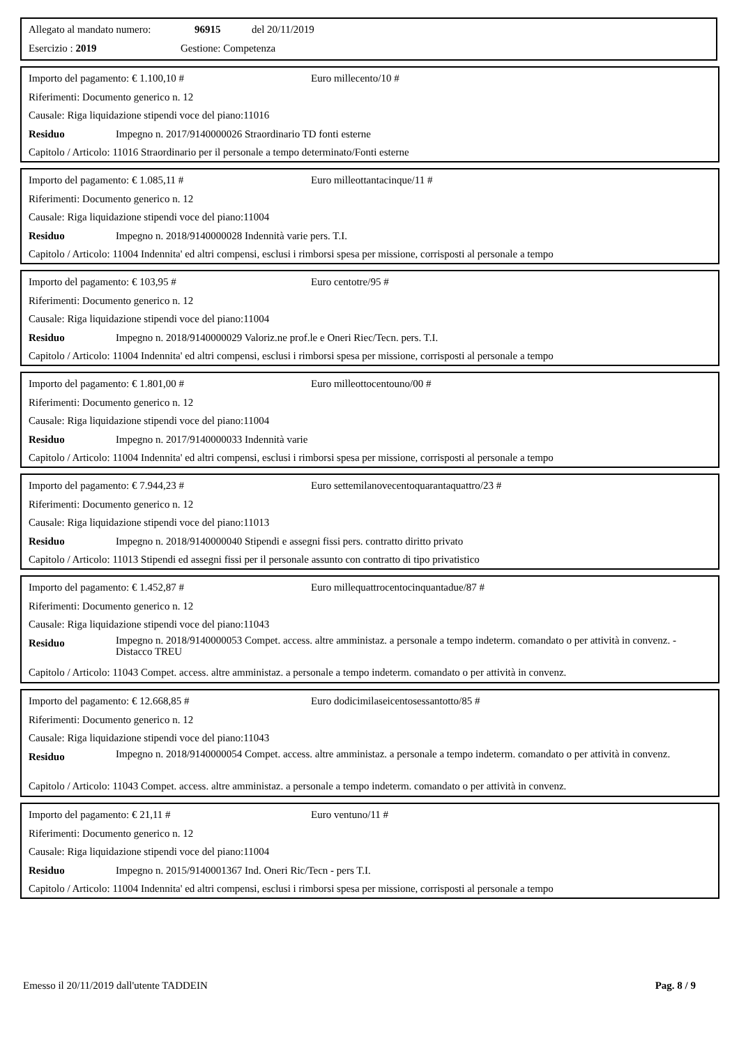Allegato al mandato numero: 96915 del 20/11/2019
Esercizio : 2019 Gestione: Competenza
Importo del pagamento: € 1.100,10 # Euro millecento/10 #
Riferimenti: Documento generico n. 12
Causale: Riga liquidazione stipendi voce del piano:11016
Residuo Impegno n. 2017/9140000026 Straordinario TD fonti esterne
Capitolo / Articolo: 11016 Straordinario per il personale a tempo determinato/Fonti esterne
Importo del pagamento: € 1.085,11 # Euro milleottantacinque/11 #
Riferimenti: Documento generico n. 12
Causale: Riga liquidazione stipendi voce del piano:11004
Residuo Impegno n. 2018/9140000028 Indennità varie pers. T.I.
Capitolo / Articolo: 11004 Indennita' ed altri compensi, esclusi i rimborsi spesa per missione, corrisposti al personale a tempo
Importo del pagamento: € 103,95 # Euro centotre/95 #
Riferimenti: Documento generico n. 12
Causale: Riga liquidazione stipendi voce del piano:11004
Residuo Impegno n. 2018/9140000029 Valoriz.ne prof.le e Oneri Riec/Tecn. pers. T.I.
Capitolo / Articolo: 11004 Indennita' ed altri compensi, esclusi i rimborsi spesa per missione, corrisposti al personale a tempo
Importo del pagamento: € 1.801,00 # Euro milleottocentouno/00 #
Riferimenti: Documento generico n. 12
Causale: Riga liquidazione stipendi voce del piano:11004
Residuo Impegno n. 2017/9140000033 Indennità varie
Capitolo / Articolo: 11004 Indennita' ed altri compensi, esclusi i rimborsi spesa per missione, corrisposti al personale a tempo
Importo del pagamento: € 7.944,23 # Euro settemilanovecentoquarantaquattro/23 #
Riferimenti: Documento generico n. 12
Causale: Riga liquidazione stipendi voce del piano:11013
Residuo Impegno n. 2018/9140000040 Stipendi e assegni fissi pers. contratto diritto privato
Capitolo / Articolo: 11013 Stipendi ed assegni fissi per il personale assunto con contratto di tipo privatistico
Importo del pagamento: € 1.452,87 # Euro millequattrocentocinquantadue/87 #
Riferimenti: Documento generico n. 12
Causale: Riga liquidazione stipendi voce del piano:11043
Residuo Impegno n. 2018/9140000053 Compet. access. altre amministaz. a personale a tempo indeterm. comandato o per attività in convenz. - Distacco TREU
Capitolo / Articolo: 11043 Compet. access. altre amministaz. a personale a tempo indeterm. comandato o per attività in convenz.
Importo del pagamento: € 12.668,85 # Euro dodicimilaseicentosessantotto/85 #
Riferimenti: Documento generico n. 12
Causale: Riga liquidazione stipendi voce del piano:11043
Residuo Impegno n. 2018/9140000054 Compet. access. altre amministaz. a personale a tempo indeterm. comandato o per attività in convenz.
Capitolo / Articolo: 11043 Compet. access. altre amministaz. a personale a tempo indeterm. comandato o per attività in convenz.
Importo del pagamento: € 21,11 # Euro ventuno/11 #
Riferimenti: Documento generico n. 12
Causale: Riga liquidazione stipendi voce del piano:11004
Residuo Impegno n. 2015/9140001367 Ind. Oneri Ric/Tecn - pers T.I.
Capitolo / Articolo: 11004 Indennita' ed altri compensi, esclusi i rimborsi spesa per missione, corrisposti al personale a tempo
Emesso il 20/11/2019 dall'utente TADDEIN Pag. 8 / 9